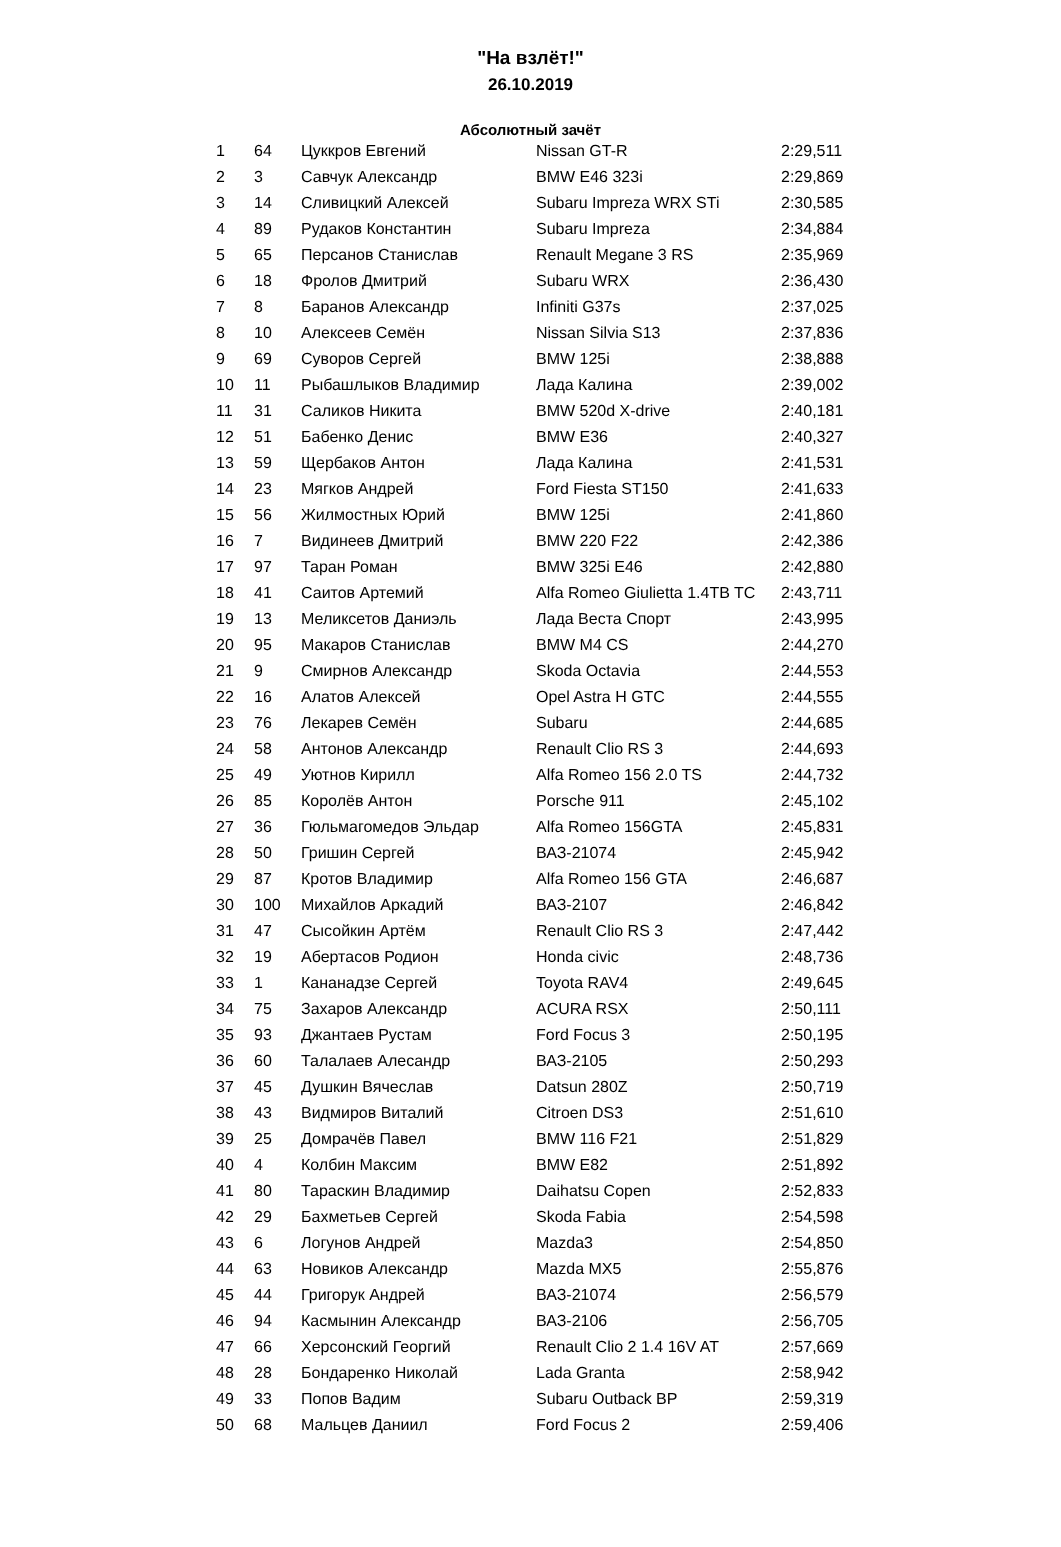"На взлёт!"
26.10.2019
Абсолютный зачёт
| 1 | 64 | Цуккров Евгений | Nissan GT-R | 2:29,511 |
| 2 | 3 | Савчук Александр | BMW E46 323i | 2:29,869 |
| 3 | 14 | Сливицкий Алексей | Subaru Impreza WRX STi | 2:30,585 |
| 4 | 89 | Рудаков Константин | Subaru Impreza | 2:34,884 |
| 5 | 65 | Персанов Станислав | Renault Megane 3 RS | 2:35,969 |
| 6 | 18 | Фролов Дмитрий | Subaru WRX | 2:36,430 |
| 7 | 8 | Баранов Александр | Infiniti G37s | 2:37,025 |
| 8 | 10 | Алексеев Семён | Nissan Silvia S13 | 2:37,836 |
| 9 | 69 | Суворов Сергей | BMW 125i | 2:38,888 |
| 10 | 11 | Рыбашлыков Владимир | Лада Калина | 2:39,002 |
| 11 | 31 | Саликов Никита | BMW 520d X-drive | 2:40,181 |
| 12 | 51 | Бабенко Денис | BMW E36 | 2:40,327 |
| 13 | 59 | Щербаков Антон | Лада Калина | 2:41,531 |
| 14 | 23 | Мягков Андрей | Ford Fiesta ST150 | 2:41,633 |
| 15 | 56 | Жилмостных Юрий | BMW 125i | 2:41,860 |
| 16 | 7 | Видинеев Дмитрий | BMW 220 F22 | 2:42,386 |
| 17 | 97 | Таран Роман | BMW 325i E46 | 2:42,880 |
| 18 | 41 | Саитов Артемий | Alfa Romeo Giulietta 1.4TB TC | 2:43,711 |
| 19 | 13 | Меликсетов Даниэль | Лада Веста Спорт | 2:43,995 |
| 20 | 95 | Макаров Станислав | BMW M4 CS | 2:44,270 |
| 21 | 9 | Смирнов Александр | Skoda Octavia | 2:44,553 |
| 22 | 16 | Алатов Алексей | Opel Astra H GTC | 2:44,555 |
| 23 | 76 | Лекарев Семён | Subaru | 2:44,685 |
| 24 | 58 | Антонов Александр | Renault Clio RS 3 | 2:44,693 |
| 25 | 49 | Уютнов Кирилл | Alfa Romeo 156 2.0 TS | 2:44,732 |
| 26 | 85 | Королёв Антон | Porsche 911 | 2:45,102 |
| 27 | 36 | Гюльмагомедов Эльдар | Alfa Romeo 156GTA | 2:45,831 |
| 28 | 50 | Гришин Сергей | ВАЗ-21074 | 2:45,942 |
| 29 | 87 | Кротов Владимир | Alfa Romeo 156 GTA | 2:46,687 |
| 30 | 100 | Михайлов Аркадий | ВАЗ-2107 | 2:46,842 |
| 31 | 47 | Сысойкин Артём | Renault Clio RS 3 | 2:47,442 |
| 32 | 19 | Абертасов Родион | Honda civic | 2:48,736 |
| 33 | 1 | Кананадзе Сергей | Toyota RAV4 | 2:49,645 |
| 34 | 75 | Захаров Александр | ACURA RSX | 2:50,111 |
| 35 | 93 | Джантаев Рустам | Ford Focus 3 | 2:50,195 |
| 36 | 60 | Талалаев Алесандр | ВАЗ-2105 | 2:50,293 |
| 37 | 45 | Душкин Вячеслав | Datsun 280Z | 2:50,719 |
| 38 | 43 | Видмиров Виталий | Citroen DS3 | 2:51,610 |
| 39 | 25 | Домрачёв Павел | BMW 116 F21 | 2:51,829 |
| 40 | 4 | Колбин Максим | BMW E82 | 2:51,892 |
| 41 | 80 | Тараскин Владимир | Daihatsu Copen | 2:52,833 |
| 42 | 29 | Бахметьев Сергей | Skoda Fabia | 2:54,598 |
| 43 | 6 | Логунов Андрей | Mazda3 | 2:54,850 |
| 44 | 63 | Новиков Александр | Mazda MX5 | 2:55,876 |
| 45 | 44 | Григорук Андрей | ВАЗ-21074 | 2:56,579 |
| 46 | 94 | Касмынин Александр | ВАЗ-2106 | 2:56,705 |
| 47 | 66 | Херсонский Георгий | Renault Clio 2 1.4 16V AT | 2:57,669 |
| 48 | 28 | Бондаренко Николай | Lada Granta | 2:58,942 |
| 49 | 33 | Попов Вадим | Subaru Outback BP | 2:59,319 |
| 50 | 68 | Мальцев Даниил | Ford Focus 2 | 2:59,406 |